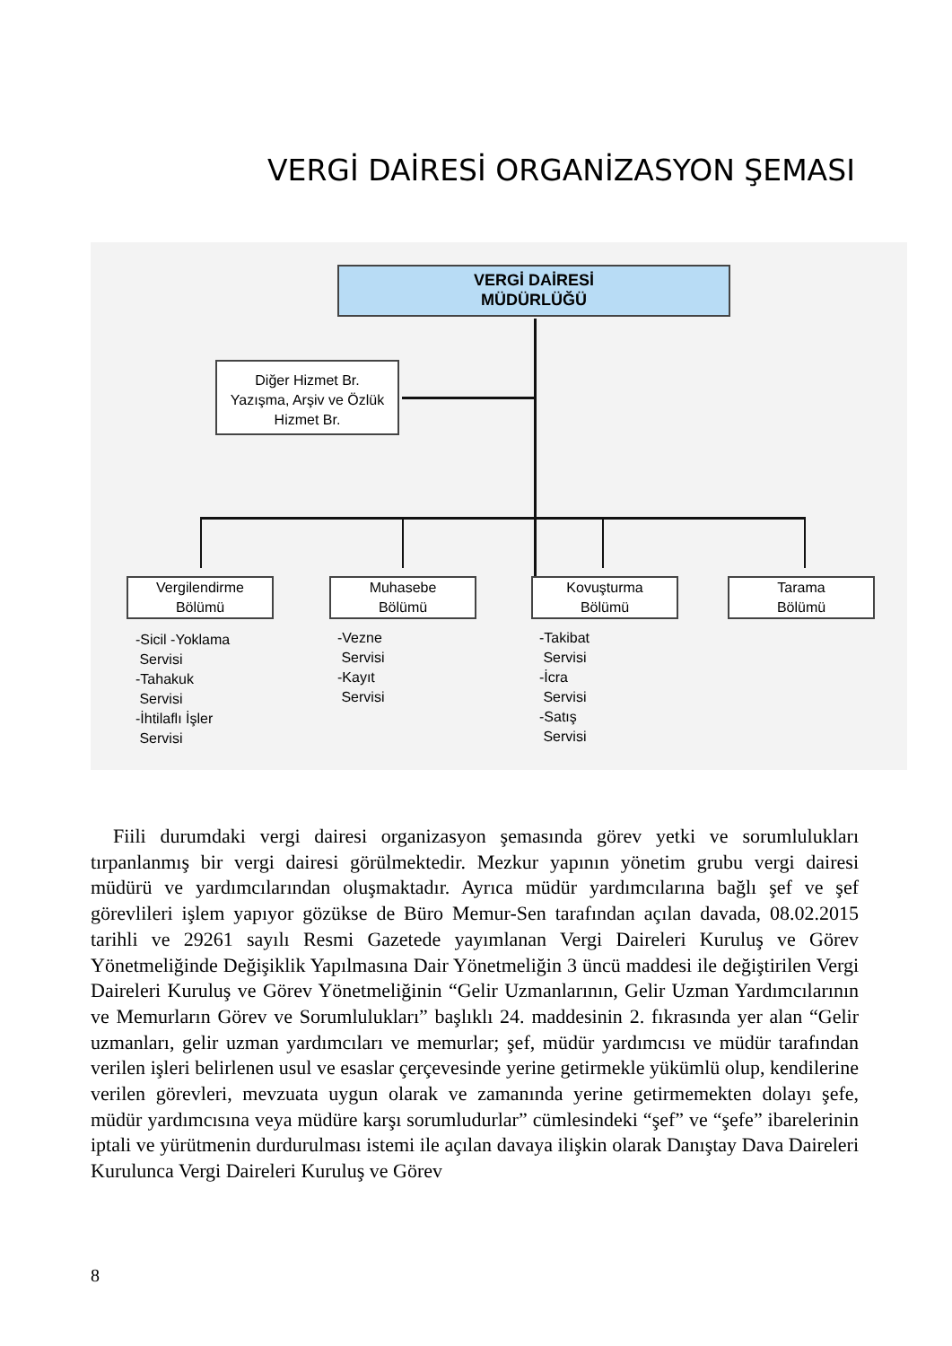VERGİ DAİRESİ ORGANİZASYON ŞEMASI
VERGİ DAİRESİ
MÜDÜRLÜĞÜ
Diğer Hizmet Br.
Yazışma, Arşiv ve Özlük
Hizmet Br.
Vergilendirme
Bölümü
Muhasebe
Bölümü
Kovuşturma
Bölümü
Tarama
Bölümü
-Sicil -Yoklama
Servisi
-Tahakuk
Servisi
-İhtilaflı İşler
Servisi
-Vezne
Servisi
-Kayıt
Servisi
-Takibat
Servisi
-İcra
Servisi
-Satış
Servisi
Fiili durumdaki vergi dairesi organizasyon şemasında görev yetki ve sorumlulukları tırpanlanmış bir vergi dairesi görülmektedir. Mezkur yapının yönetim grubu vergi dairesi müdürü ve yardımcılarından oluşmaktadır. Ayrıca müdür yardımcılarına bağlı şef ve şef görevlileri işlem yapıyor gözükse de Büro Memur-Sen tarafından açılan davada, 08.02.2015 tarihli ve 29261 sayılı Resmi Gazetede yayımlanan Vergi Daireleri Kuruluş ve Görev Yönetmeliğinde Değişiklik Yapılmasına Dair Yönetmeliğin 3 üncü maddesi ile değiştirilen Vergi Daireleri Kuruluş ve Görev Yönetmeliğinin “Gelir Uzmanlarının, Gelir Uzman Yardımcılarının ve Memurların Görev ve Sorumlulukları” başlıklı 24. maddesinin 2. fıkrasında yer alan “Gelir uzmanları, gelir uzman yardımcıları ve memurlar; şef, müdür yardımcısı ve müdür tarafından verilen işleri belirlenen usul ve esaslar çerçevesinde yerine getirmekle yükümlü olup, kendilerine verilen görevleri, mevzuata uygun olarak ve zamanında yerine getirmemekten dolayı şefe, müdür yardımcısına veya müdüre karşı sorumludurlar” cümlesindeki “şef” ve “şefe” ibarelerinin iptali ve yürütmenin durdurulması istemi ile açılan davaya ilişkin olarak Danıştay Dava Daireleri Kurulunca Vergi Daireleri Kuruluş ve Görev
8